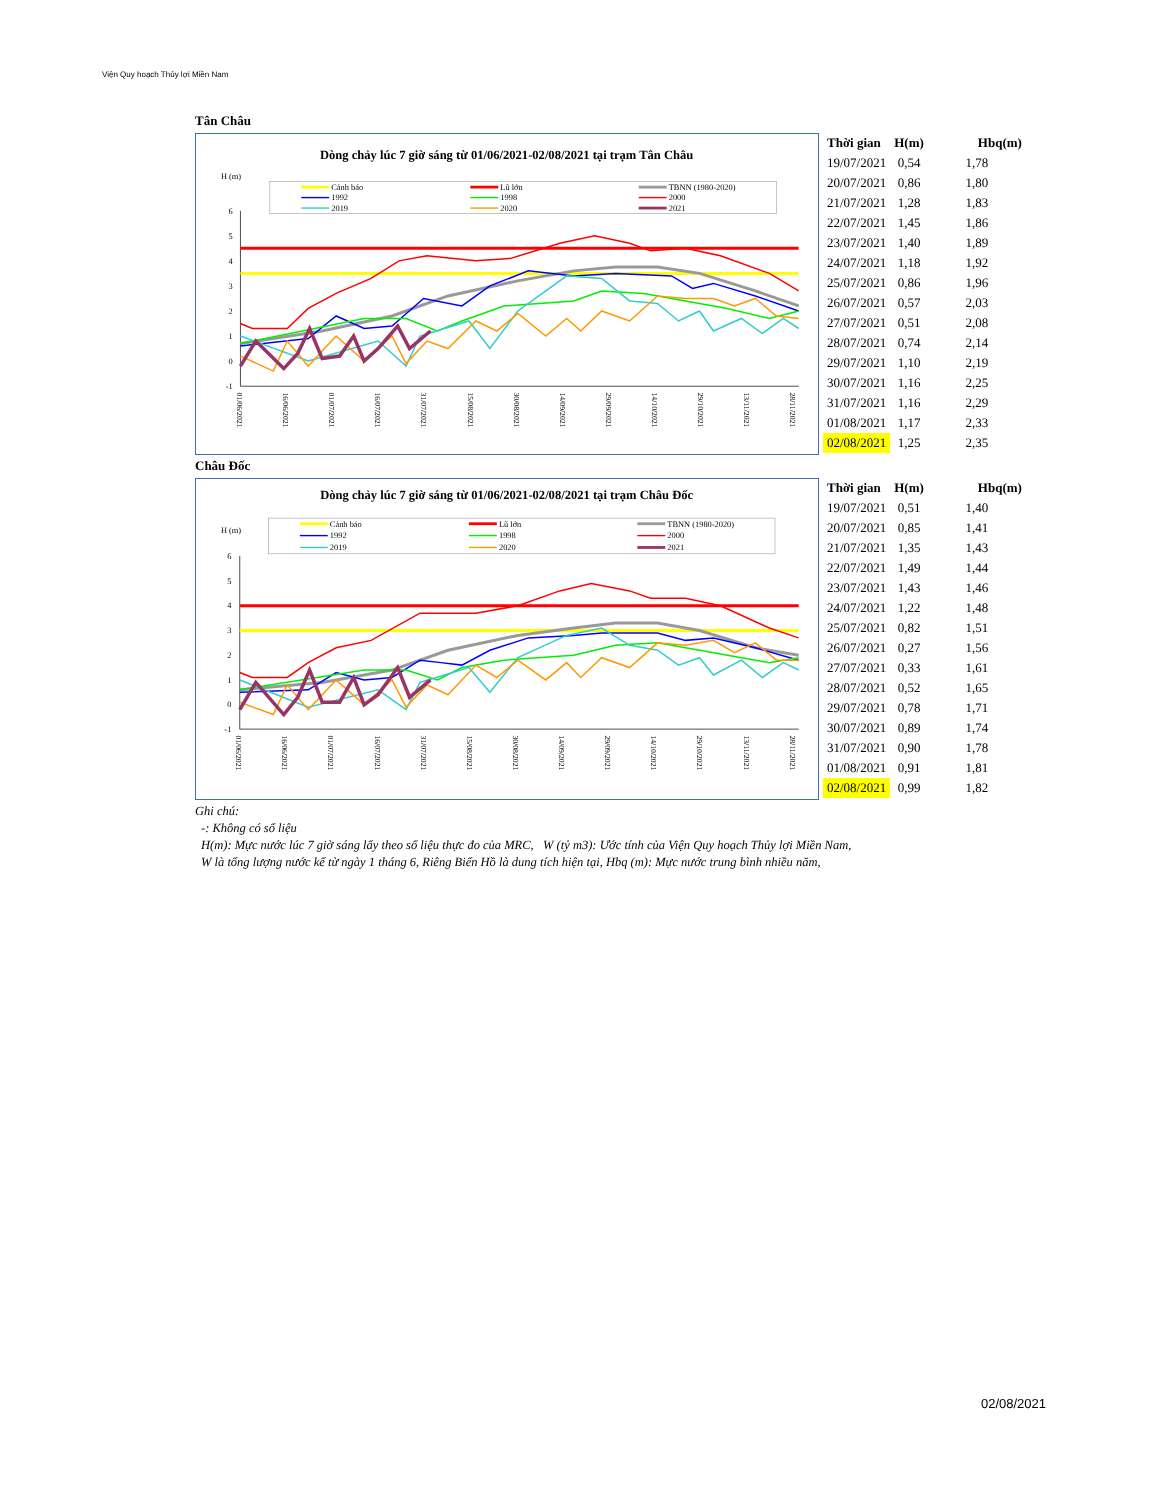Viện Quy hoạch Thủy lợi Miền Nam
Tân Châu
Dòng chảy lúc 7 giờ sáng từ 01/06/2021-02/08/2021 tại trạm Tân Châu
H (m)
Cảnh báo
Lũ lớn
TBNN (1980-2020)
1992
1998
2000
2019
2020
2021
6
5
4
3
2
1
0
-1
01/06/2021
16/06/2021
01/07/2021
16/07/2021
31/07/2021
15/08/2021
30/08/2021
14/09/2021
29/09/2021
14/10/2021
29/10/2021
13/11/2021
28/11/2021
| Thời gian | H(m) | Hbq(m) |
| --- | --- | --- |
| 19/07/2021 | 0,54 | 1,78 |
| 20/07/2021 | 0,86 | 1,80 |
| 21/07/2021 | 1,28 | 1,83 |
| 22/07/2021 | 1,45 | 1,86 |
| 23/07/2021 | 1,40 | 1,89 |
| 24/07/2021 | 1,18 | 1,92 |
| 25/07/2021 | 0,86 | 1,96 |
| 26/07/2021 | 0,57 | 2,03 |
| 27/07/2021 | 0,51 | 2,08 |
| 28/07/2021 | 0,74 | 2,14 |
| 29/07/2021 | 1,10 | 2,19 |
| 30/07/2021 | 1,16 | 2,25 |
| 31/07/2021 | 1,16 | 2,29 |
| 01/08/2021 | 1,17 | 2,33 |
| 02/08/2021 | 1,25 | 2,35 |
Châu Đốc
Dòng chảy lúc 7 giờ sáng từ 01/06/2021-02/08/2021 tại trạm Châu Đốc
H (m)
Cảnh báo
Lũ lớn
TBNN (1980-2020)
1992
1998
2000
2019
2020
2021
6
5
4
3
2
1
0
-1
01/06/2021
16/06/2021
01/07/2021
16/07/2021
31/07/2021
15/08/2021
30/08/2021
14/09/2021
29/09/2021
14/10/2021
29/10/2021
13/11/2021
28/11/2021
| Thời gian | H(m) | Hbq(m) |
| --- | --- | --- |
| 19/07/2021 | 0,51 | 1,40 |
| 20/07/2021 | 0,85 | 1,41 |
| 21/07/2021 | 1,35 | 1,43 |
| 22/07/2021 | 1,49 | 1,44 |
| 23/07/2021 | 1,43 | 1,46 |
| 24/07/2021 | 1,22 | 1,48 |
| 25/07/2021 | 0,82 | 1,51 |
| 26/07/2021 | 0,27 | 1,56 |
| 27/07/2021 | 0,33 | 1,61 |
| 28/07/2021 | 0,52 | 1,65 |
| 29/07/2021 | 0,78 | 1,71 |
| 30/07/2021 | 0,89 | 1,74 |
| 31/07/2021 | 0,90 | 1,78 |
| 01/08/2021 | 0,91 | 1,81 |
| 02/08/2021 | 0,99 | 1,82 |
Ghi chú:
-: Không có số liệu
H(m): Mực nước lúc 7 giờ sáng lấy theo số liệu thực đo của MRC, W (tỷ m3): Ước tính của Viện Quy hoạch Thủy lợi Miền Nam,
W là tổng lượng nước kể từ ngày 1 tháng 6, Riêng Biển Hồ là dung tích hiện tại, Hbq (m): Mực nước trung bình nhiều năm,
02/08/2021